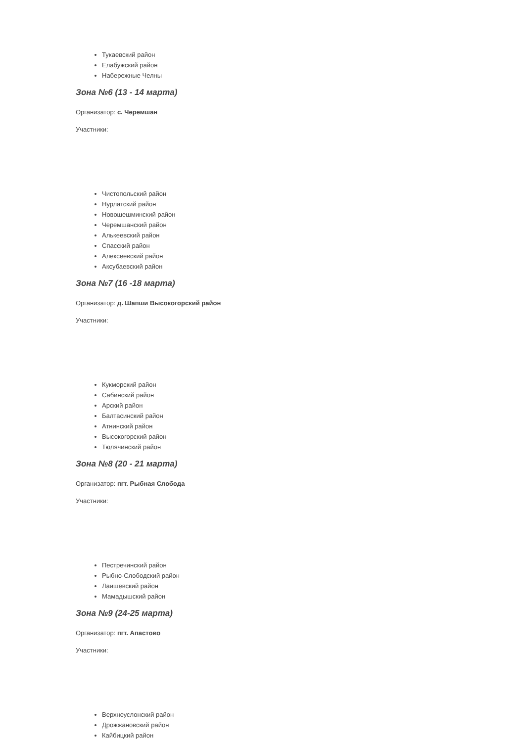Тукаевский район
Елабужский район
Набережные Челны
Зона №6 (13 - 14 марта)
Организатор: с. Черемшан
Участники:
Чистопольский район
Нурлатский район
Новошешминский район
Черемшанский район
Алькеевский район
Спасский район
Алексеевский район
Аксубаевский район
Зона №7 (16 -18 марта)
Организатор: д. Шапши Высокогорский район
Участники:
Кукморский район
Сабинский район
Арский район
Балтасинский район
Атнинский район
Высокогорский район
Тюлячинский район
Зона №8 (20 - 21 марта)
Организатор: пгт. Рыбная Слобода
Участники:
Пестречинский район
Рыбно-Слободский район
Лаишевский район
Мамадышский район
Зона №9 (24-25 марта)
Организатор: пгт. Апастово
Участники:
Верхнеуслонский район
Дрожжановский район
Кайбицкий район